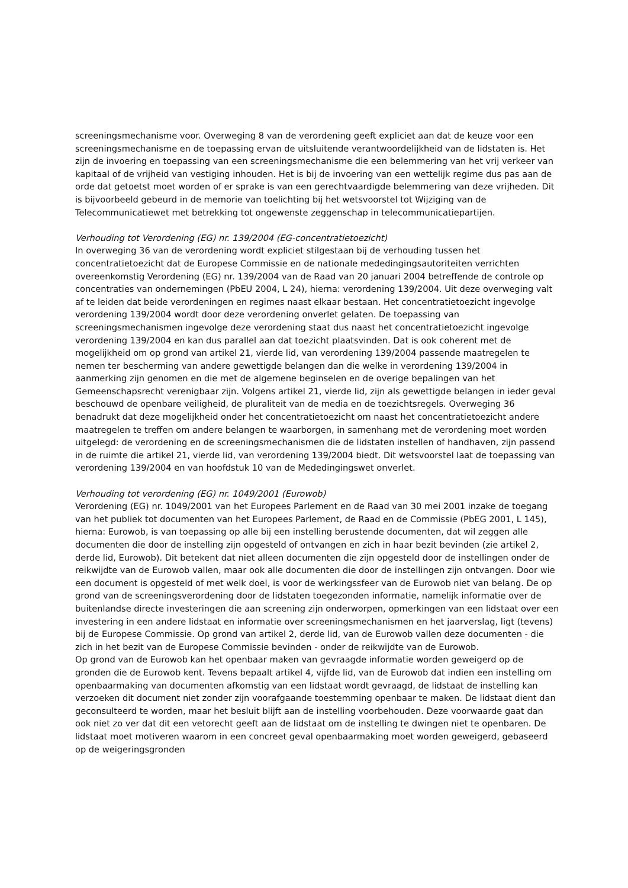screeningsmechanisme voor. Overweging 8 van de verordening geeft expliciet aan dat de keuze voor een screeningsmechanisme en de toepassing ervan de uitsluitende verantwoordelijkheid van de lidstaten is. Het zijn de invoering en toepassing van een screeningsmechanisme die een belemmering van het vrij verkeer van kapitaal of de vrijheid van vestiging inhouden. Het is bij de invoering van een wettelijk regime dus pas aan de orde dat getoetst moet worden of er sprake is van een gerechtvaardigde belemmering van deze vrijheden. Dit is bijvoorbeeld gebeurd in de memorie van toelichting bij het wetsvoorstel tot Wijziging van de Telecommunicatiewet met betrekking tot ongewenste zeggenschap in telecommunicatiepartijen.
Verhouding tot Verordening (EG) nr. 139/2004 (EG-concentratietoezicht)
In overweging 36 van de verordening wordt expliciet stilgestaan bij de verhouding tussen het concentratietoezicht dat de Europese Commissie en de nationale mededingingsautoriteiten verrichten overeenkomstig Verordening (EG) nr. 139/2004 van de Raad van 20 januari 2004 betreffende de controle op concentraties van ondernemingen (PbEU 2004, L 24), hierna: verordening 139/2004. Uit deze overweging valt af te leiden dat beide verordeningen en regimes naast elkaar bestaan. Het concentratietoezicht ingevolge verordening 139/2004 wordt door deze verordening onverlet gelaten. De toepassing van screeningsmechanismen ingevolge deze verordening staat dus naast het concentratietoezicht ingevolge verordening 139/2004 en kan dus parallel aan dat toezicht plaatsvinden. Dat is ook coherent met de mogelijkheid om op grond van artikel 21, vierde lid, van verordening 139/2004 passende maatregelen te nemen ter bescherming van andere gewettigde belangen dan die welke in verordening 139/2004 in aanmerking zijn genomen en die met de algemene beginselen en de overige bepalingen van het Gemeenschapsrecht verenigbaar zijn. Volgens artikel 21, vierde lid, zijn als gewettigde belangen in ieder geval beschouwd de openbare veiligheid, de pluraliteit van de media en de toezichtsregels. Overweging 36 benadrukt dat deze mogelijkheid onder het concentratietoezicht om naast het concentratietoezicht andere maatregelen te treffen om andere belangen te waarborgen, in samenhang met de verordening moet worden uitgelegd: de verordening en de screeningsmechanismen die de lidstaten instellen of handhaven, zijn passend in de ruimte die artikel 21, vierde lid, van verordening 139/2004 biedt. Dit wetsvoorstel laat de toepassing van verordening 139/2004 en van hoofdstuk 10 van de Mededingingswet onverlet.
Verhouding tot verordening (EG) nr. 1049/2001 (Eurowob)
Verordening (EG) nr. 1049/2001 van het Europees Parlement en de Raad van 30 mei 2001 inzake de toegang van het publiek tot documenten van het Europees Parlement, de Raad en de Commissie (PbEG 2001, L 145), hierna: Eurowob, is van toepassing op alle bij een instelling berustende documenten, dat wil zeggen alle documenten die door de instelling zijn opgesteld of ontvangen en zich in haar bezit bevinden (zie artikel 2, derde lid, Eurowob). Dit betekent dat niet alleen documenten die zijn opgesteld door de instellingen onder de reikwijdte van de Eurowob vallen, maar ook alle documenten die door de instellingen zijn ontvangen. Door wie een document is opgesteld of met welk doel, is voor de werkingssfeer van de Eurowob niet van belang. De op grond van de screeningsverordening door de lidstaten toegezonden informatie, namelijk informatie over de buitenlandse directe investeringen die aan screening zijn onderworpen, opmerkingen van een lidstaat over een investering in een andere lidstaat en informatie over screeningsmechanismen en het jaarverslag, ligt (tevens) bij de Europese Commissie. Op grond van artikel 2, derde lid, van de Eurowob vallen deze documenten - die zich in het bezit van de Europese Commissie bevinden - onder de reikwijdte van de Eurowob.
Op grond van de Eurowob kan het openbaar maken van gevraagde informatie worden geweigerd op de gronden die de Eurowob kent. Tevens bepaalt artikel 4, vijfde lid, van de Eurowob dat indien een instelling om openbaarmaking van documenten afkomstig van een lidstaat wordt gevraagd, de lidstaat de instelling kan verzoeken dit document niet zonder zijn voorafgaande toestemming openbaar te maken. De lidstaat dient dan geconsulteerd te worden, maar het besluit blijft aan de instelling voorbehouden. Deze voorwaarde gaat dan ook niet zo ver dat dit een vetorecht geeft aan de lidstaat om de instelling te dwingen niet te openbaren. De lidstaat moet motiveren waarom in een concreet geval openbaarmaking moet worden geweigerd, gebaseerd op de weigeringsgronden